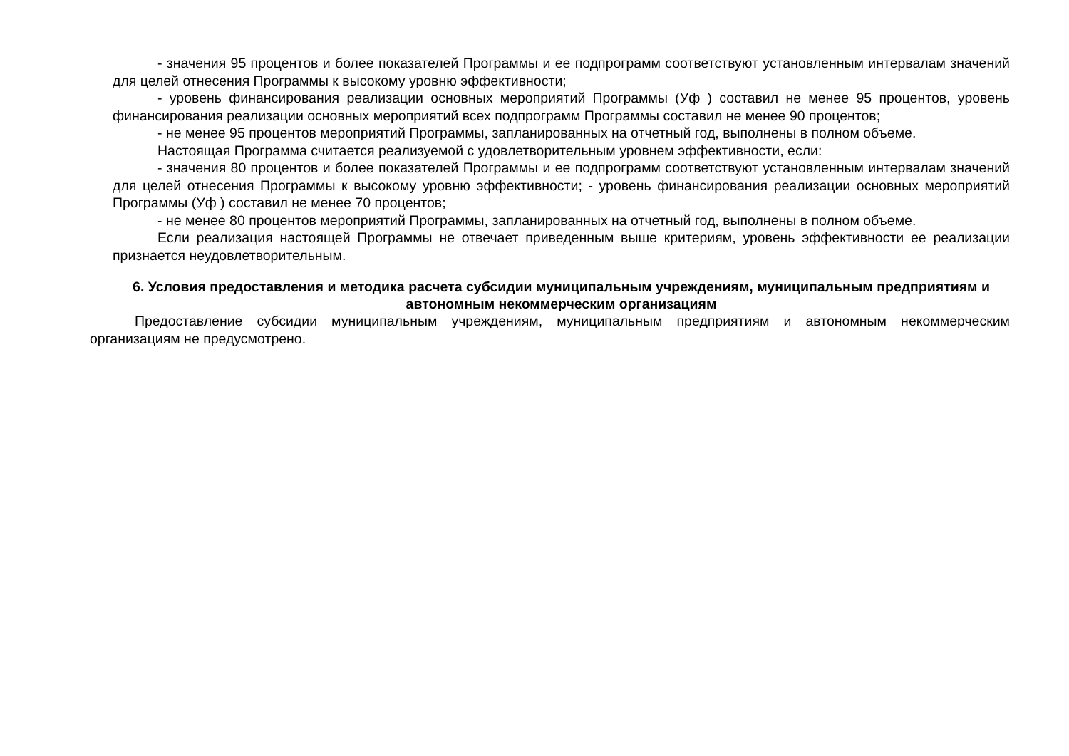- значения 95 процентов и более показателей Программы и ее подпрограмм соответствуют установленным интервалам значений для целей отнесения Программы к высокому уровню эффективности;
- уровень финансирования реализации основных мероприятий Программы (Уф ) составил не менее 95 процентов, уровень финансирования реализации основных мероприятий всех подпрограмм Программы составил не менее 90 процентов;
- не менее 95 процентов мероприятий Программы, запланированных на отчетный год, выполнены в полном объеме.
Настоящая Программа считается реализуемой с удовлетворительным уровнем эффективности, если:
- значения 80 процентов и более показателей Программы и ее подпрограмм соответствуют установленным интервалам значений для целей отнесения Программы к высокому уровню эффективности; - уровень финансирования реализации основных мероприятий Программы (Уф ) составил не менее 70 процентов;
- не менее 80 процентов мероприятий Программы, запланированных на отчетный год, выполнены в полном объеме.
Если реализация настоящей Программы не отвечает приведенным выше критериям, уровень эффективности ее реализации признается неудовлетворительным.
6. Условия предоставления и методика расчета субсидии муниципальным учреждениям, муниципальным предприятиям и автономным некоммерческим организациям
Предоставление субсидии муниципальным учреждениям, муниципальным предприятиям и автономным некоммерческим организациям не предусмотрено.